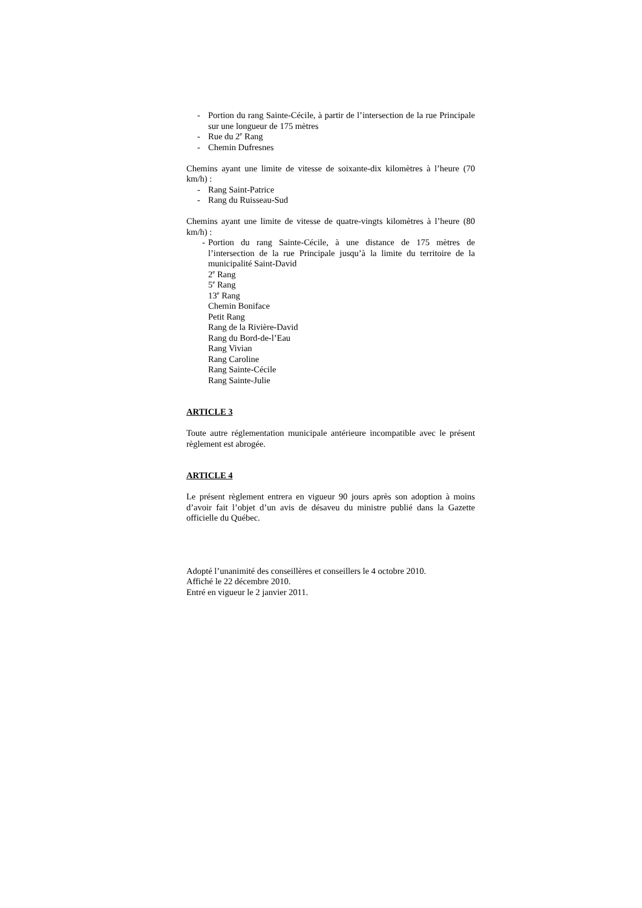- Portion du rang Sainte-Cécile, à partir de l’intersection de la rue Principale sur une longueur de 175 mètres
- Rue du 2<sup>e</sup> Rang
- Chemin Dufresnes
Chemins ayant une limite de vitesse de soixante-dix kilomètres à l’heure (70 km/h) :
- Rang Saint-Patrice
- Rang du Ruisseau-Sud
Chemins ayant une limite de vitesse de quatre-vingts kilomètres à l’heure (80 km/h) :
- Portion du rang Sainte-Cécile, à une distance de 175 mètres de l’intersection de la rue Principale jusqu’à la limite du territoire de la municipalité Saint-David
2<sup>e</sup> Rang
5<sup>e</sup> Rang
13<sup>e</sup> Rang
Chemin Boniface
Petit Rang
Rang de la Rivière-David
Rang du Bord-de-l’Eau
Rang Vivian
Rang Caroline
Rang Sainte-Cécile
Rang Sainte-Julie
ARTICLE 3
Toute autre réglementation municipale antérieure incompatible avec le présent règlement est abrogée.
ARTICLE 4
Le présent règlement entrera en vigueur 90 jours après son adoption à moins d’avoir fait l’objet d’un avis de désaveu du ministre publié dans la Gazette officielle du Québec.
Adopté l’unanimité des conseillères et conseillers le 4 octobre 2010.
Affiché le 22 décembre 2010.
Entré en vigueur le 2 janvier 2011.